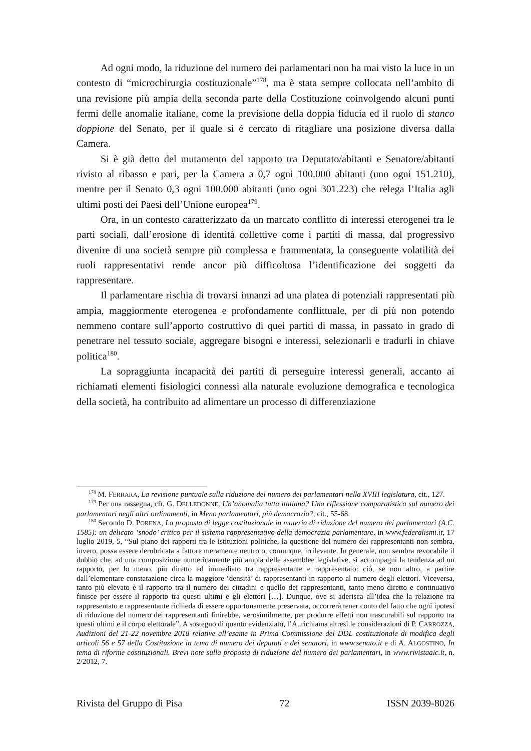Ad ogni modo, la riduzione del numero dei parlamentari non ha mai visto la luce in un contesto di “microchirurgia costituzionale”<sup>178</sup>, ma è stata sempre collocata nell’ambito di una revisione più ampia della seconda parte della Costituzione coinvolgendo alcuni punti fermi delle anomalie italiane, come la previsione della doppia fiducia ed il ruolo di stanco doppione del Senato, per il quale si è cercato di ritagliare una posizione diversa dalla Camera.
Si è già detto del mutamento del rapporto tra Deputato/abitanti e Senatore/abitanti rivisto al ribasso e pari, per la Camera a 0,7 ogni 100.000 abitanti (uno ogni 151.210), mentre per il Senato 0,3 ogni 100.000 abitanti (uno ogni 301.223) che relega l’Italia agli ultimi posti dei Paesi dell’Unione europea<sup>179</sup>.
Ora, in un contesto caratterizzato da un marcato conflitto di interessi eterogenei tra le parti sociali, dall’erosione di identità collettive come i partiti di massa, dal progressivo divenire di una società sempre più complessa e frammentata, la conseguente volatilità dei ruoli rappresentativi rende ancor più difficoltosa l’identificazione dei soggetti da rappresentare.
Il parlamentare rischia di trovarsi innanzi ad una platea di potenziali rappresentati più ampia, maggiormente eterogenea e profondamente conflittuale, per di più non potendo nemmeno contare sull’apporto costruttivo di quei partiti di massa, in passato in grado di penetrare nel tessuto sociale, aggregare bisogni e interessi, selezionarli e tradurli in chiave politica<sup>180</sup>.
La sopraggiunta incapacità dei partiti di perseguire interessi generali, accanto ai richiamati elementi fisiologici connessi alla naturale evoluzione demografica e tecnologica della società, ha contribuito ad alimentare un processo di differenziazione
<sup>178</sup> M. FERRARA, La revisione puntuale sulla riduzione del numero dei parlamentari nella XVIII legislatura, cit., 127.
<sup>179</sup> Per una rassegna, cfr. G. DELLEDONNE, Un’anomalia tutta italiana? Una riflessione comparatistica sul numero dei parlamentari negli altri ordinamenti, in Meno parlamentari, più democrazia?, cit., 55-68.
<sup>180</sup> Secondo D. PORENA, La proposta di legge costituzionale in materia di riduzione del numero dei parlamentari (A.C. 1585): un delicato ‘snodo’ critico per il sistema rappresentativo della democrazia parlamentare, in www.federalismi.it, 17 luglio 2019, 5, “Sul piano dei rapporti tra le istituzioni politiche, la questione del numero dei rappresentanti non sembra, invero, possa essere derubricata a fattore meramente neutro o, comunque, irrilevante. In generale, non sembra revocabile il dubbio che, ad una composizione numericamente più ampia delle assemblee legislative, si accompagni la tendenza ad un rapporto, per lo meno, più diretto ed immediato tra rappresentante e rappresentato: ciò, se non altro, a partire dall’elementare constatazione circa la maggiore ‘densità’ di rappresentanti in rapporto al numero degli elettori. Viceversa, tanto più elevato è il rapporto tra il numero dei cittadini e quello dei rappresentanti, tanto meno diretto e continuativo finisce per essere il rapporto tra questi ultimi e gli elettori […]. Dunque, ove si aderisca all’idea che la relazione tra rappresentato e rappresentante richieda di essere opportunamente preservata, occorrerà tener conto del fatto che ogni ipotesi di riduzione del numero dei rappresentanti finirebbe, verosimilmente, per produrre effetti non trascurabili sul rapporto tra questi ultimi e il corpo elettorale”. A sostegno di quanto evidenziato, l’A. richiama altresì le considerazioni di P. CARROZZA, Audizioni del 21-22 novembre 2018 relative all’esame in Prima Commissione del DDL costituzionale di modifica degli articoli 56 e 57 della Costituzione in tema di numero dei deputati e dei senatori, in www.senato.it e di A. ALGOSTINO, In tema di riforme costituzionali. Brevi note sulla proposta di riduzione del numero dei parlamentari, in www.rivistaaic.it, n. 2/2012, 7.
Rivista del Gruppo di Pisa 72 ISSN 2039-8026